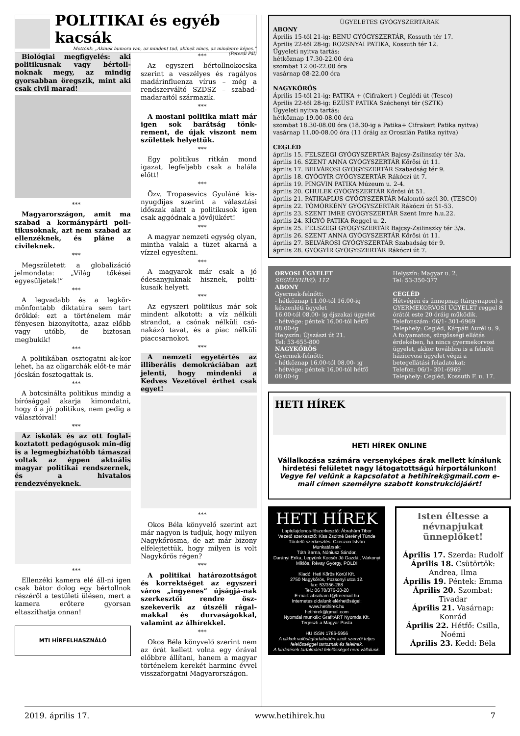POLITIKAI és egyéb kacsák
Mottónk: „Akinek humora van, az mindent tud, akinek nincs, az mindenre képes.” (Peterdi Pál)
Biológiai megfigyelés: aki politikusnak vagy bértoll-noknak megy, az mindig gyorsabban öregszik, mint aki csak civil marad!
***
Magyarországon, amit ma szabad a kormánypárti poli-tikusoknak, azt nem szabad az ellenzéknek, és pláne a civileknek.
***
Megszületett a globalizáció jelmondata: „Világ tőkései egyesüljetek!”
***
A legvadabb és a legkör-mönfontabb diktatúra sem tart örökké: ezt a történelem már fényesen bizonyította, azaz előbb vagy utóbb, de biztosan megbukik!
***
A politikában osztogatni ak-kor lehet, ha az oligarchák előt-te már jócskán fosztogattak is.
***
A botcsinálta politikus mindig a bírósággal akarja kimondatni, hogy ő a jó politikus, nem pedig a választóival!
***
Az iskolák és az ott foglal-koztatott pedagógusok min-dig is a legmegbízhatóbb támaszai voltak az éppen aktuális magyar politikai rendszernek, és a hivatalos rendezvényeknek.
***
Ellenzéki kamera elé áll-ni igen csak bátor dolog egy bértollnok részéről a testületi ülésen, mert a kamera erőtere gyorsan eltaszíthatja onnan!
MTI HÍRFELHASZNÁLÓ
***
Az egyszeri bértollnokocska szerint a veszélyes és ragályos madárinfluenza vírus – még a rendszerváltó SZDSZ – szabad-madaraitól származik.
***
A mostani politika miatt már igen sok barátság tönk-rement, de újak viszont nem születtek helyettük.
***
Egy politikus ritkán mond igazat, legfeljebb csak a halála előtt!
***
Özv. Tropasevics Gyuláné kis-nyugdíjas szerint a választási időszak alatt a politikusok igen csak aggódnak a jövőjükért!
***
A magyar nemzeti egység olyan, mintha valaki a tüzet akarná a vízzel egyesíteni.
***
A magyarok már csak a jó édesanyjuknak hisznek, politi-kusaik helyett.
***
Az egyszeri politikus már sok mindent alkotott: a víz nélküli strandot, a csónak nélküli csó-nakázó tavat, és a piac nélküli piaccsarnokot.
***
A nemzeti egyetértés az illiberális demokráciában azt jelenti, hogy mindenki a Kedves Vezetővel érthet csak egyet!
***
Okos Béla könyvelő szerint azt már nagyon is tudjuk, hogy milyen Nagykőrösma, de azt már bizony elfelejtettük, hogy milyen is volt Nagykőrös régen?
***
A politikai határozottságot és korrektséget az egyszeri város „ingyenes” újságjá-nak szerkesztői rendre ösz-szekeverik az útszéli rágal-makkal és durvaságokkal, valamint az álhírekkel.
***
Okos Béla könyvelő szerint nem az órát kellett volna egy órával előbbre állítani, hanem a magyar történelem kerekét harminc évvel visszaforgatni Magyarországon.
ÜGYELETES GYÓGYSZERTÁRAK
ABONY
Április 15-től 21-ig: BENU GYÓGYSZERTÁR, Kossuth tér 17.
Április 22-től 28-ig: ROZSNYAI PATIKA, Kossuth tér 12.
Ügyeleti nyitva tartás:
hétköznap 17.30-22.00 óra
szombat 12.00-22.00 óra
vasárnap 08-22.00 óra
NAGYKŐRÖS
Április 15-től 21-ig: PATIKA + (Cifrakert ) Ceglédi út (Tesco)
Április 22-től 28-ig: EZÜST PATIKA Széchenyi tér (SZTK)
Ügyeleti nyitva tartás:
hétköznap 19.00-08.00 óra
szombat 18.30-08.00 óra (18.30-ig a Patika+ Cifrakert Patika nyitva)
vasárnap 11.00-08.00 óra (11 óráig az Oroszlán Patika nyitva)
CEGLÉD
április 15. FELSZEGI GYÓGYSZERTÁR Bajcsy-Zsilinszky tér 3/a.
április 16. SZENT ANNA GYÓGYSZERTÁR Kőrösi út 11.
április 17. BELVÁROSI GYÓGYSZERTÁR Szabadság tér 9.
április 18. GYÓGYÍR GYÓGYSZERTÁR Rákóczi út 7.
április 19. PINGVIN PATIKA Múzeum u. 2-4.
április 20. CHULEK GYÓGYSZERTÁR Kőrösi út 51.
április 21. PATIKAPLUS GYÓGYSZERTÁR Malomtó szél 30. (TESCO)
április 22. TÖMÖRKÉNY GYÓGYSZERTÁR Rákóczi út 51-53.
április 23. SZENT IMRE GYÓGYSZERTÁR Szent Imre h.u.22.
április 24. KÍGYÓ PATIKA Reggel u. 2.
április 25. FELSZEGI GYÓGYSZERTÁR Bajcsy-Zsilinszky tér 3/a.
április 26. SZENT ANNA GYÓGYSZERTÁR Kőrösi út 11.
április 27. BELVÁROSI GYÓGYSZERTÁR Szabadság tér 9.
április 28. GYÓGYÍR GYÓGYSZERTÁR Rákóczi út 7.
ORVOSI ÜGYELET
SEGÉLYHÍVÓ: 112
ABONY
Gyermek-felnőtt:
- hétköznap 11.00-tól 16.00-ig készenléti ügyelet
16.00-tól 08.00- ig éjszakai ügyelet
- hétvége: péntek 16.00-tól hétfő 08.00-ig
Helyszín: Újszászi út 21.
Tel: 53-655-800
NAGYKŐRÖS
Gyermek-felnőtt:
- hétköznap 16.00-tól 08.00- ig
- hétvége: péntek 16.00-tól hétfő 08.00-ig
Helyszín: Magyar u. 2.
Tel: 53-350-377
CEGLÉD
Hétvégén és ünnepnap (tárgynapon) a GYERMEKORVOSI ÜGYELET reggel 8 órától este 20 óráig működik.
Telefonszám: 06/1- 301-6969
Telephely: Cegléd, Kárpáti Aurél u. 9.
A folyamatos, sürgősségi ellátás érdekében, ha nincs gyermekorvosi ügyelet, akkor továbbra is a felnőtt háziorvosi ügyelet végzi a betegellátási feladatokat:
Telefon: 06/1- 301-6969
Telephely: Cegléd, Kossuth F. u. 17.
HETI HÍREK
HETI HÍREK ONLINE
Vállalkozása számára versenyképes árak mellett kínálunk hirdetési felületet nagy látogatottságú hírportálunkon!
Vegye fel velünk a kapcsolatot a hetihirek@gmail.com e-mail címen személyre szabott konstrukciójáért!
HETI HÍREK
Laptulajdonos-főszerkesztő: Ábrahám Tibor
Vezető szerkesztő: Kiss Zsoltné Berényi Tünde
Tördelő szerkesztés: Czeczon István
Munkatársak:
Tóth Barna, Nóniusz Sándor,
Darányi Erika, Legyünk Kocsér Jó Gazdái, Várkonyi Miklós, Révay György, POLDI
Kiadó: Heti Kőrös Körül Kft.
2750 Nagykőrös, Pozsonyi utca 12.
fax: 53/356-288
Tel.: 06 70/376-30-20
E-mail: abraham.t@freemail.hu
Internetes oldalunk elérhetőségei:
www.hetihirek.hu
hetihirek@gmail.com
Nyomdai munkák: GrafitART Nyomda Kft.
Terjeszti a Magyar Posta
HU ISSN 1786-5956
A cikkek valóságtartalmáért azok szerzői teljes felelősséggel tartoznak és felelnek.
A hirdetések tartalmáért felelősséget nem vállalunk.
Isten éltesse a névnapjukat ünneplőket!
Április 17. Szerda: Rudolf
Április 18. Csütörtök: Andrea, Ilma
Április 19. Péntek: Emma
Április 20. Szombat: Tivadar
Április 21. Vasárnap: Konrád
Április 22. Hétfő: Csilla, Noémi
Április 23. Kedd: Béla
2019. április 17. www.hetihirek.hu 7